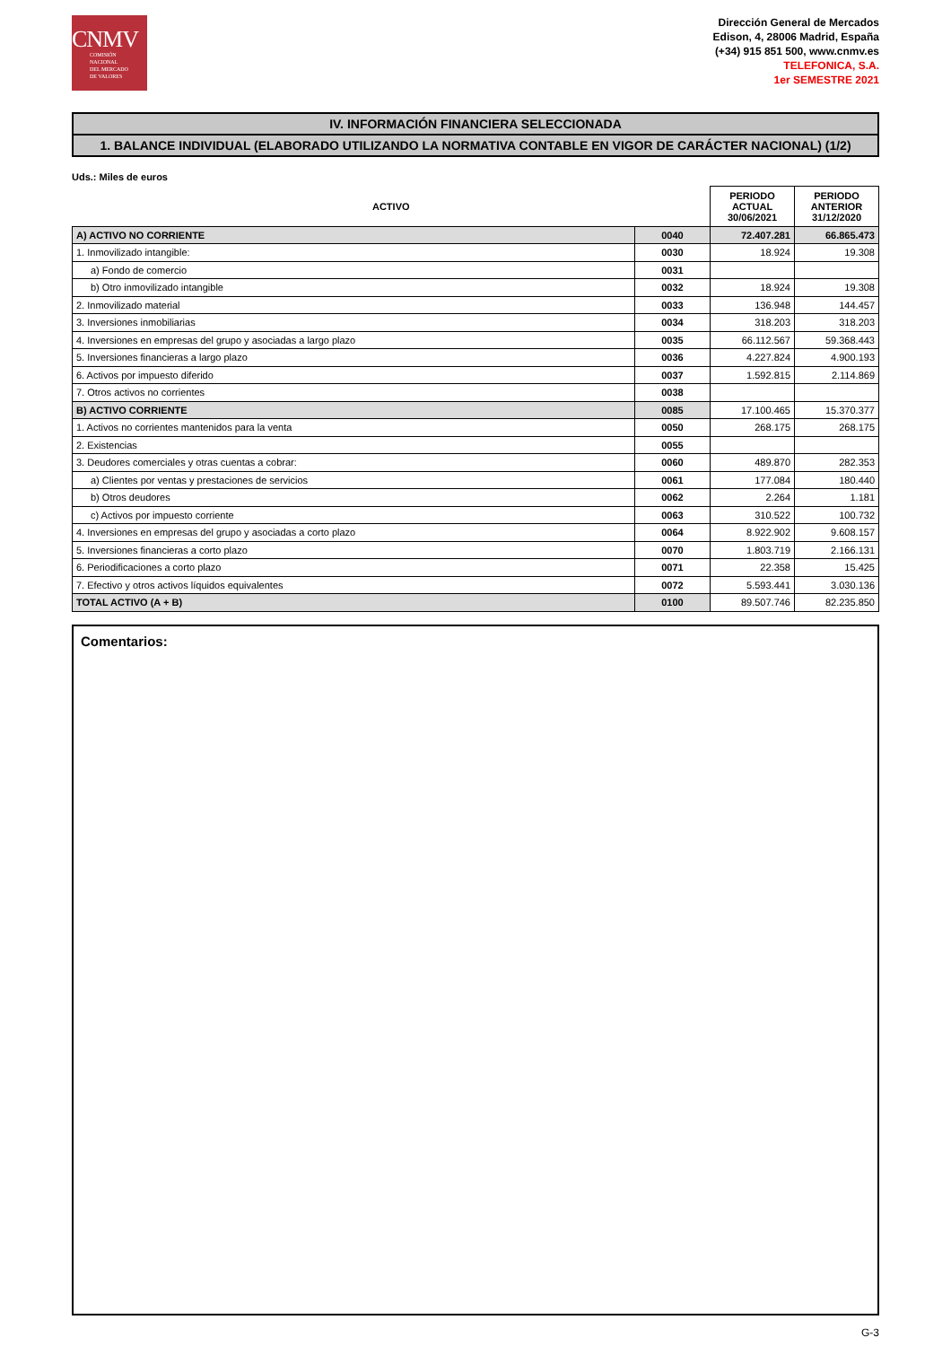CNMV
COMISIÓN
NACIONAL
DEL MERCADO
DE VALORES
Dirección General de Mercados
Edison, 4, 28006 Madrid, España
(+34) 915 851 500, www.cnmv.es
TELEFONICA, S.A.
1er SEMESTRE 2021
IV. INFORMACIÓN FINANCIERA SELECCIONADA
1. BALANCE INDIVIDUAL (ELABORADO UTILIZANDO LA NORMATIVA CONTABLE EN VIGOR DE CARÁCTER NACIONAL) (1/2)
Uds.: Miles de euros
| ACTIVO | | PERIODO ACTUAL 30/06/2021 | PERIODO ANTERIOR 31/12/2020 |
| --- | --- | --- | --- |
| A) ACTIVO NO CORRIENTE | 0040 | 72.407.281 | 66.865.473 |
| 1. Inmovilizado intangible: | 0030 | 18.924 | 19.308 |
| a) Fondo de comercio | 0031 | | |
| b) Otro inmovilizado intangible | 0032 | 18.924 | 19.308 |
| 2. Inmovilizado material | 0033 | 136.948 | 144.457 |
| 3. Inversiones inmobiliarias | 0034 | 318.203 | 318.203 |
| 4. Inversiones en empresas del grupo y asociadas a largo plazo | 0035 | 66.112.567 | 59.368.443 |
| 5. Inversiones financieras a largo plazo | 0036 | 4.227.824 | 4.900.193 |
| 6. Activos por impuesto diferido | 0037 | 1.592.815 | 2.114.869 |
| 7. Otros activos no corrientes | 0038 | | |
| B) ACTIVO CORRIENTE | 0085 | 17.100.465 | 15.370.377 |
| 1. Activos no corrientes mantenidos para la venta | 0050 | 268.175 | 268.175 |
| 2. Existencias | 0055 | | |
| 3. Deudores comerciales y otras cuentas a cobrar: | 0060 | 489.870 | 282.353 |
| a) Clientes por ventas y prestaciones de servicios | 0061 | 177.084 | 180.440 |
| b) Otros deudores | 0062 | 2.264 | 1.181 |
| c) Activos por impuesto corriente | 0063 | 310.522 | 100.732 |
| 4. Inversiones en empresas del grupo y asociadas a corto plazo | 0064 | 8.922.902 | 9.608.157 |
| 5. Inversiones financieras a corto plazo | 0070 | 1.803.719 | 2.166.131 |
| 6. Periodificaciones a corto plazo | 0071 | 22.358 | 15.425 |
| 7. Efectivo y otros activos líquidos equivalentes | 0072 | 5.593.441 | 3.030.136 |
| TOTAL ACTIVO (A + B) | 0100 | 89.507.746 | 82.235.850 |
Comentarios:
G-3